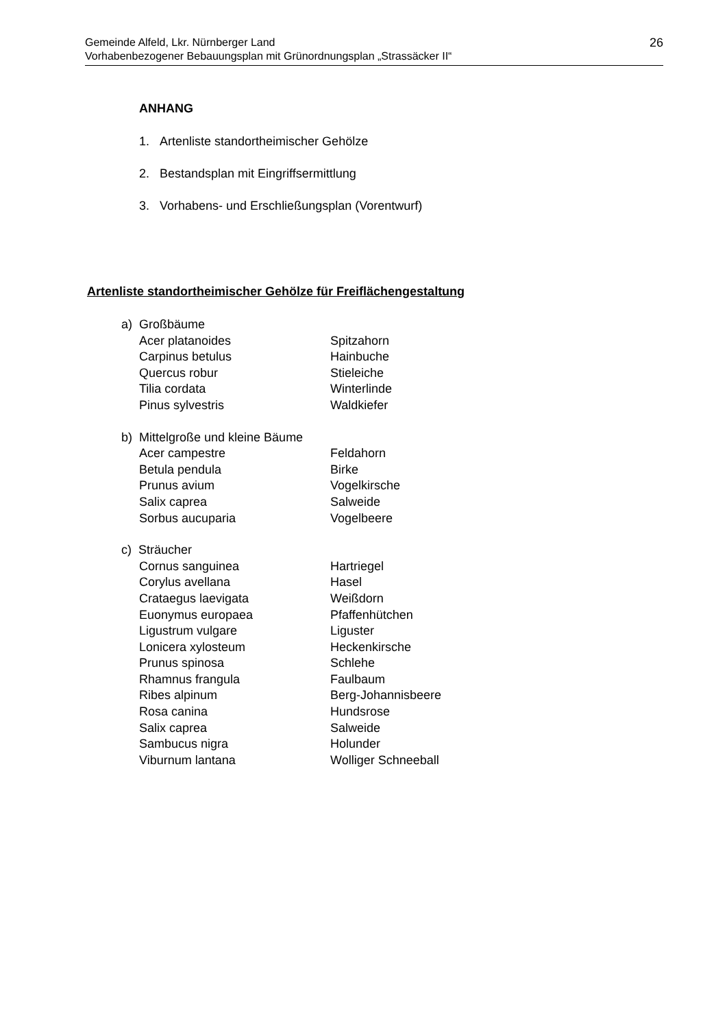26 Gemeinde Alfeld, Lkr. Nürnberger Land
Vorhabenbezogener Bebauungsplan mit Grünordnungsplan „Strassäcker II“
ANHANG
1. Artenliste standortheimischer Gehölze
2. Bestandsplan mit Eingriffsermittlung
3. Vorhabens- und Erschließungsplan (Vorentwurf)
Artenliste standortheimischer Gehölze für Freiflächengestaltung
a) Großbäume
| Acer platanoides | Spitzahorn |
| Carpinus betulus | Hainbuche |
| Quercus robur | Stieleiche |
| Tilia cordata | Winterlinde |
| Pinus sylvestris | Waldkiefer |
b) Mittelgroße und kleine Bäume
| Acer campestre | Feldahorn |
| Betula pendula | Birke |
| Prunus avium | Vogelkirsche |
| Salix caprea | Salweide |
| Sorbus aucuparia | Vogelbeere |
c) Sträucher
| Cornus sanguinea | Hartriegel |
| Corylus avellana | Hasel |
| Crataegus laevigata | Weißdorn |
| Euonymus europaea | Pfaffenhütchen |
| Ligustrum vulgare | Liguster |
| Lonicera xylosteum | Heckenkirsche |
| Prunus spinosa | Schlehe |
| Rhamnus frangula | Faulbaum |
| Ribes alpinum | Berg-Johannisbeere |
| Rosa canina | Hundsrose |
| Salix caprea | Salweide |
| Sambucus nigra | Holunder |
| Viburnum lantana | Wolliger Schneeball |